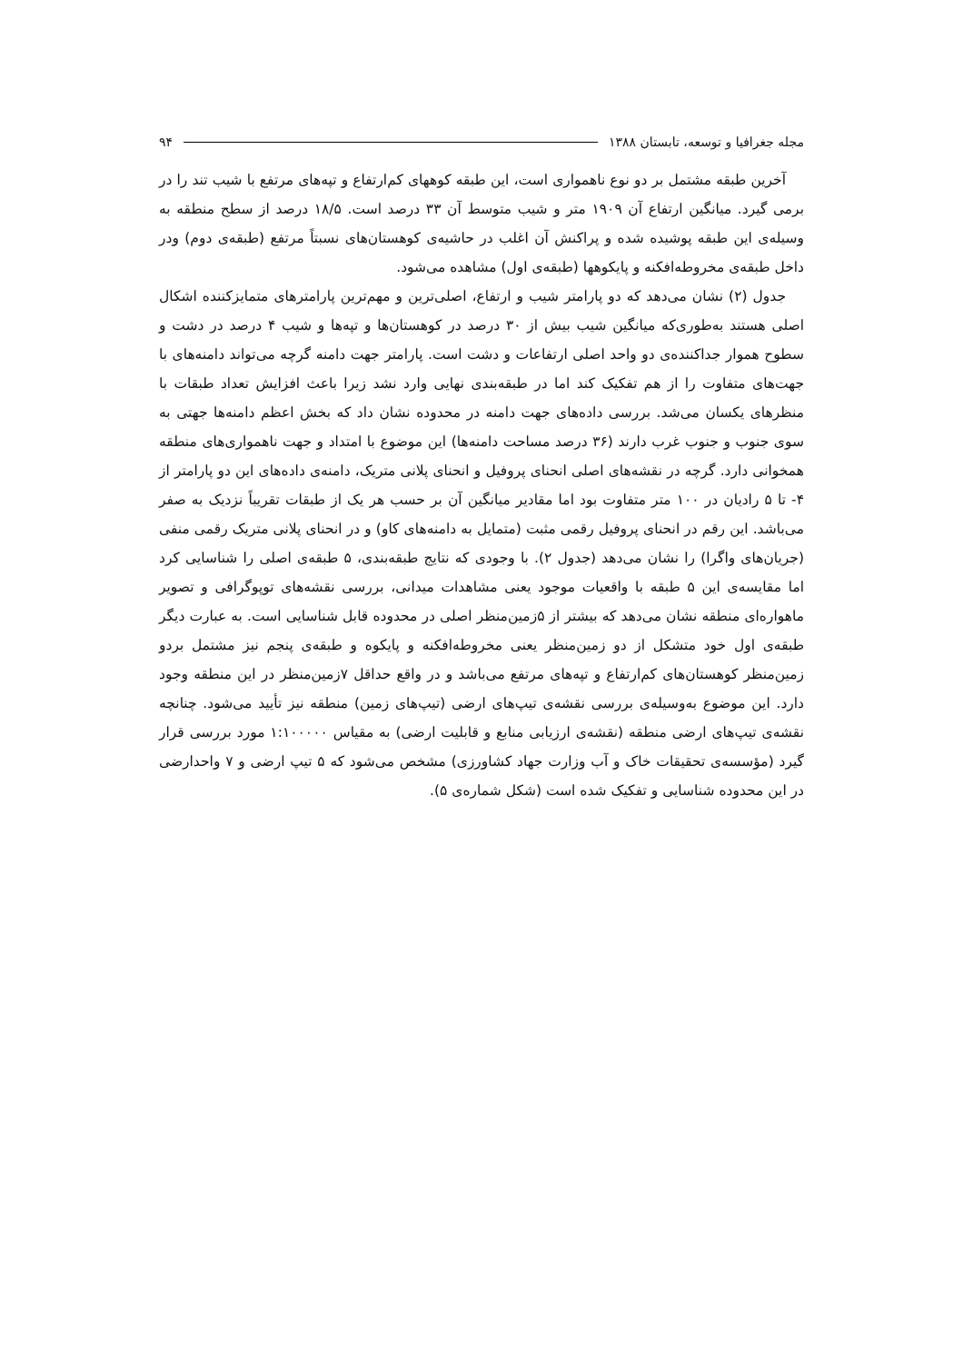مجله جغرافیا و توسعه، تابستان ۱۳۸۸ ۹۴
آخرین طبقه مشتمل بر دو نوع ناهمواری است، این طبقه کوههای کم‌ارتفاع و تپه‌های مرتفع با شیب تند را در برمی گیرد. میانگین ارتفاع آن ۱۹۰۹ متر و شیب متوسط آن ۳۳ درصد است. ۱۸/۵ درصد از سطح منطقه به وسیله‌ی این طبقه پوشیده شده و پراکنش آن اغلب در حاشیه‌ی کوهستان‌های نسبتاً مرتفع (طبقه‌ی دوم) ودر داخل طبقه‌ی مخروطه‌افکنه و پایکوهها (طبقه‌ی اول) مشاهده می‌شود.
جدول (۲) نشان می‌دهد که دو پارامتر شیب و ارتفاع، اصلی‌ترین و مهم‌ترین پارامترهای متمایزکننده اشکال اصلی هستند به‌طوری‌که میانگین شیب بیش از ۳۰ درصد در کوهستان‌ها و تپه‌ها و شیب ۴ درصد در دشت و سطوح هموار جداکننده‌ی دو واحد اصلی ارتفاعات و دشت است. پارامتر جهت دامنه گرچه می‌تواند دامنه‌های با جهت‌های متفاوت را از هم تفکیک کند اما در طبقه‌بندی نهایی وارد نشد زیرا باعث افزایش تعداد طبقات با منظرهای یکسان می‌شد. بررسی داده‌های جهت دامنه در محدوده نشان داد که بخش اعظم دامنه‌ها جهتی به سوی جنوب و جنوب غرب دارند (۳۶ درصد مساحت دامنه‌ها) این موضوع با امتداد و جهت ناهمواری‌های منطقه همخوانی دارد. گرچه در نقشه‌های اصلی انحنای پروفیل و انحنای پلانی متریک، دامنه‌ی داده‌های این دو پارامتر از ۴- تا ۵ رادیان در ۱۰۰ متر متفاوت بود اما مقادیر میانگین آن بر حسب هر یک از طبقات تقریباً نزدیک به صفر می‌باشد. این رقم در انحنای پروفیل رقمی مثبت (متمایل به دامنه‌های کاو) و در انحنای پلانی متریک رقمی منفی (جریان‌های واگرا) را نشان می‌دهد (جدول ۲). با وجودی که نتایج طبقه‌بندی، ۵ طبقه‌ی اصلی را شناسایی کرد اما مقایسه‌ی این ۵ طبقه با واقعیات موجود یعنی مشاهدات میدانی، بررسی نقشه‌های توپوگرافی و تصویر ماهواره‌ای منطقه نشان می‌دهد که بیشتر از ۵زمین‌منظر اصلی در محدوده قابل شناسایی است. به عبارت دیگر طبقه‌ی اول خود متشکل از دو زمین‌منظر یعنی مخروطه‌افکنه و پایکوه و طبقه‌ی پنجم نیز مشتمل بردو زمین‌منظر کوهستان‌های کم‌ارتفاع و تپه‌های مرتفع می‌باشد و در واقع حداقل ۷زمین‌منظر در این منطقه وجود دارد. این موضوع به‌وسیله‌ی بررسی نقشه‌ی تیپ‌های ارضی (تیپ‌های زمین) منطقه نیز تأیید می‌شود. چنانچه نقشه‌ی تیپ‌های ارضی منطقه (نقشه‌ی ارزیابی منابع و قابلیت ارضی) به مقیاس ۱:۱۰۰۰۰۰ مورد بررسی قرار گیرد (مؤسسه‌ی تحقیقات خاک و آب وزارت جهاد کشاورزی) مشخص می‌شود که ۵ تیپ ارضی و ۷ واحدارضی در این محدوده شناسایی و تفکیک شده است (شکل شماره‌ی ۵).